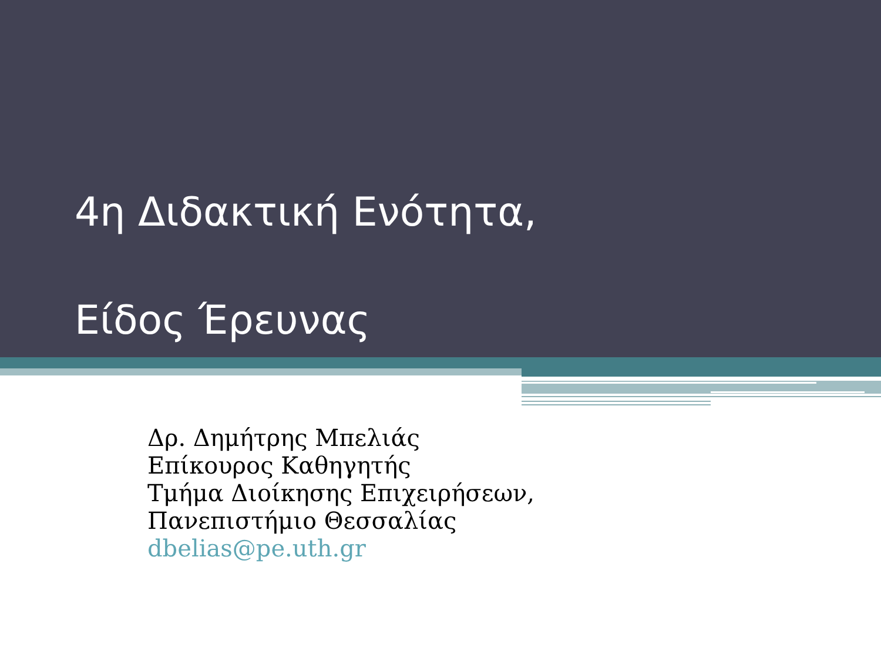4η Διδακτική Ενότητα,
Είδος Έρευνας
Δρ. Δημήτρης Μπελιάς
Επίκουρος Καθηγητής
Τμήμα Διοίκησης Επιχειρήσεων,
Πανεπιστήμιο Θεσσαλίας
dbelias@pe.uth.gr